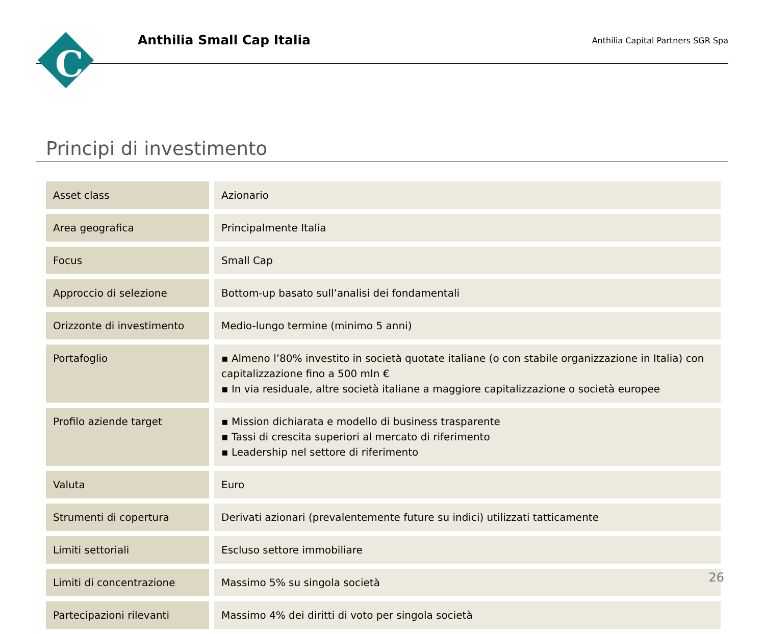C
Anthilia Small Cap Italia
Anthilia Capital Partners SGR Spa
Principi di investimento
| Asset class | Azionario |
| Area geografica | Principalmente Italia |
| Focus | Small Cap |
| Approccio di selezione | Bottom-up basato sull’analisi dei fondamentali |
| Orizzonte di investimento | Medio-lungo termine (minimo 5 anni) |
| Portafoglio | ▪ Almeno l’80% investito in società quotate italiane (o con stabile organizzazione in Italia) con capitalizzazione fino a 500 mln € ▪ In via residuale, altre società italiane a maggiore capitalizzazione o società europee |
| Profilo aziende target | ▪ Mission dichiarata e modello di business trasparente ▪ Tassi di crescita superiori al mercato di riferimento ▪ Leadership nel settore di riferimento |
| Valuta | Euro |
| Strumenti di copertura | Derivati azionari (prevalentemente future su indici) utilizzati tatticamente |
| Limiti settoriali | Escluso settore immobiliare |
| Limiti di concentrazione | Massimo 5% su singola società |
| Partecipazioni rilevanti | Massimo 4% dei diritti di voto per singola società |
26